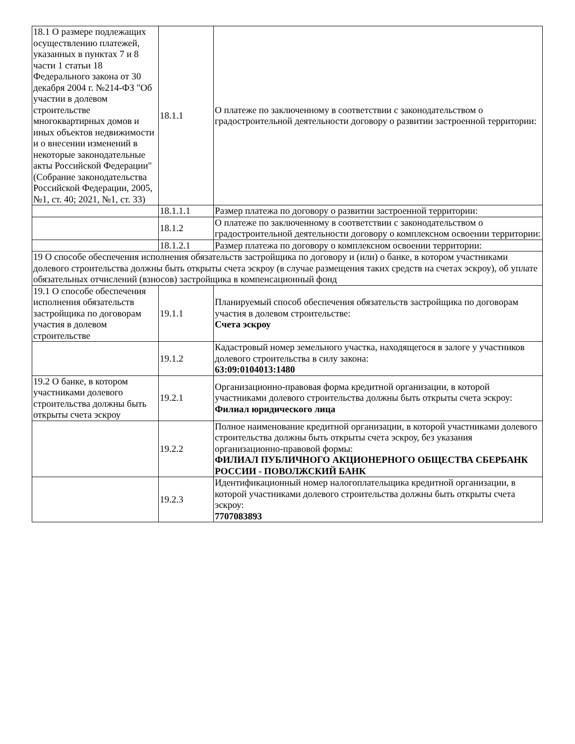| 18.1 О размере подлежащих осуществлению платежей, указанных в пунктах 7 и 8 части 1 статьи 18 Федерального закона от 30 декабря 2004 г. №214-ФЗ "Об участии в долевом строительстве многоквартирных домов и иных объектов недвижимости и о внесении изменений в некоторые законодательные акты Российской Федерации" (Собрание законодательства Российской Федерации, 2005, №1, ст. 40; 2021, №1, ст. 33) | 18.1.1 | О платеже по заключенному в соответствии с законодательством о градостроительной деятельности договору о развитии застроенной территории: |
| | 18.1.1.1 | Размер платежа по договору о развитии застроенной территории: |
| | 18.1.2 | О платеже по заключенному в соответствии с законодательством о градостроительной деятельности договору о комплексном освоении территории: |
| | 18.1.2.1 | Размер платежа по договору о комплексном освоении территории: |
| 19 О способе обеспечения исполнения обязательств застройщика по договору и (или) о банке, в котором участниками долевого строительства должны быть открыты счета эскроу (в случае размещения таких средств на счетах эскроу), об уплате обязательных отчислений (взносов) застройщика в компенсационный фонд | | |
| 19.1 О способе обеспечения исполнения обязательств застройщика по договорам участия в долевом строительстве | 19.1.1 | Планируемый способ обеспечения обязательств застройщика по договорам участия в долевом строительстве: Счета эскроу |
| | 19.1.2 | Кадастровый номер земельного участка, находящегося в залоге у участников долевого строительства в силу закона: 63:09:0104013:1480 |
| 19.2 О банке, в котором участниками долевого строительства должны быть открыты счета эскроу | 19.2.1 | Организационно-правовая форма кредитной организации, в которой участниками долевого строительства должны быть открыты счета эскроу: Филиал юридического лица |
| | 19.2.2 | Полное наименование кредитной организации, в которой участниками долевого строительства должны быть открыты счета эскроу, без указания организационно-правовой формы: ФИЛИАЛ ПУБЛИЧНОГО АКЦИОНЕРНОГО ОБЩЕСТВА СБЕРБАНК РОССИИ - ПОВОЛЖСКИЙ БАНК |
| | 19.2.3 | Идентификационный номер налогоплательщика кредитной организации, в которой участниками долевого строительства должны быть открыты счета эскроу: 7707083893 |